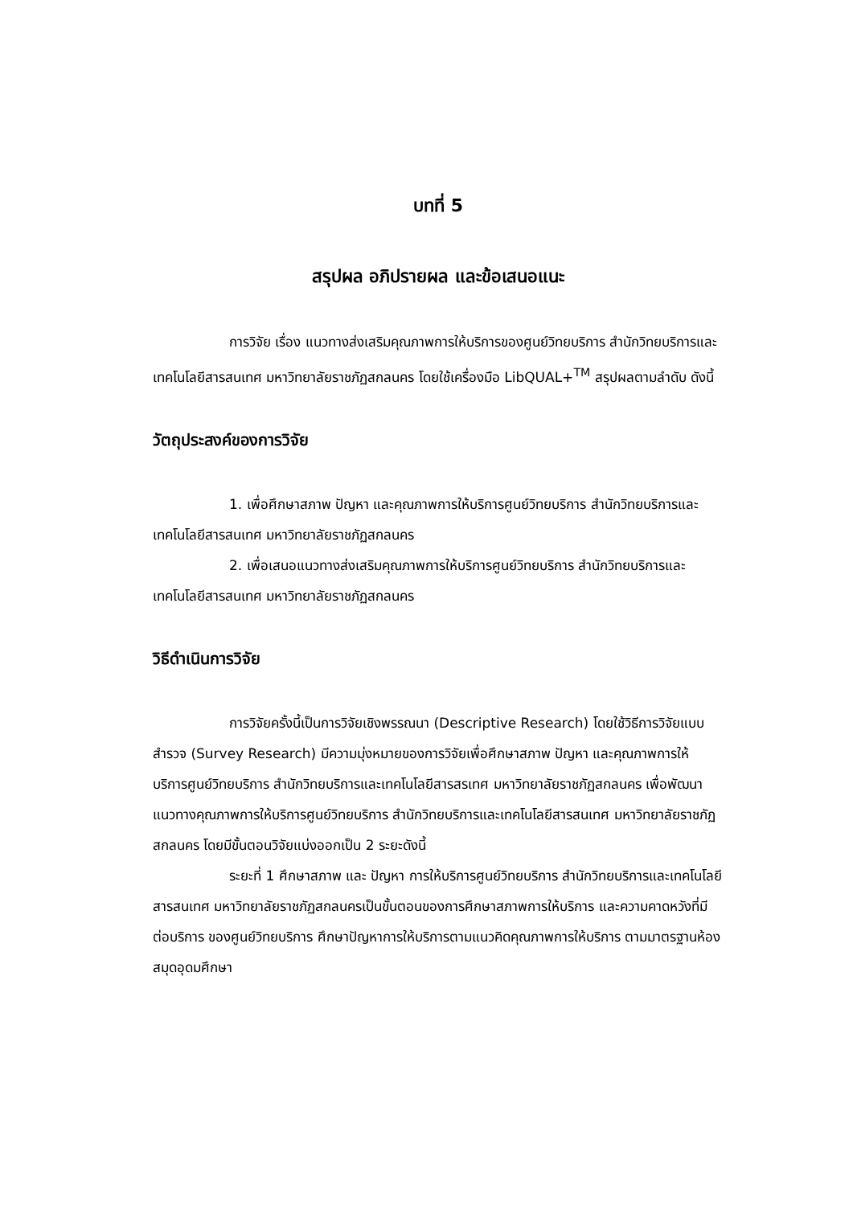บทที่ 5
สรุปผล อภิปรายผล และข้อเสนอแนะ
การวิจัย เรื่อง แนวทางส่งเสริมคุณภาพการให้บริการของศูนย์วิทยบริการ สำนักวิทยบริการและเทคโนโลยีสารสนเทศ มหาวิทยาลัยราชภัฏสกลนคร โดยใช้เครื่องมือ LibQUAL+<sup>TM</sup> สรุปผลตามลำดับ ดังนี้
วัตถุประสงค์ของการวิจัย
1. เพื่อศึกษาสภาพ ปัญหา และคุณภาพการให้บริการศูนย์วิทยบริการ สำนักวิทยบริการและเทคโนโลยีสารสนเทศ มหาวิทยาลัยราชภัฏสกลนคร
2. เพื่อเสนอแนวทางส่งเสริมคุณภาพการให้บริการศูนย์วิทยบริการ สำนักวิทยบริการและเทคโนโลยีสารสนเทศ มหาวิทยาลัยราชภัฏสกลนคร
วิธีดำเนินการวิจัย
การวิจัยครั้งนี้เป็นการวิจัยเชิงพรรณนา (Descriptive Research) โดยใช้วิธีการวิจัยแบบสำรวจ (Survey Research) มีความมุ่งหมายของการวิจัยเพื่อศึกษาสภาพ ปัญหา และคุณภาพการให้บริการศูนย์วิทยบริการ สำนักวิทยบริการและเทคโนโลยีสารสรเทศ มหาวิทยาลัยราชภัฏสกลนคร เพื่อพัฒนาแนวทางคุณภาพการให้บริการศูนย์วิทยบริการ สำนักวิทยบริการและเทคโนโลยีสารสนเทศ มหาวิทยาลัยราชภัฏสกลนคร โดยมีขั้นตอนวิจัยแบ่งออกเป็น 2 ระยะดังนี้
ระยะที่ 1 ศึกษาสภาพ และ ปัญหา การให้บริการศูนย์วิทยบริการ สำนักวิทยบริการและเทคโนโลยีสารสนเทศ มหาวิทยาลัยราชภัฏสกลนครเป็นขั้นตอนของการศึกษาสภาพการให้บริการ และความคาดหวังที่มีต่อบริการ ของศูนย์วิทยบริการ ศึกษาปัญหาการให้บริการตามแนวคิดคุณภาพการให้บริการ ตามมาตรฐานห้องสมุดอุดมศึกษา